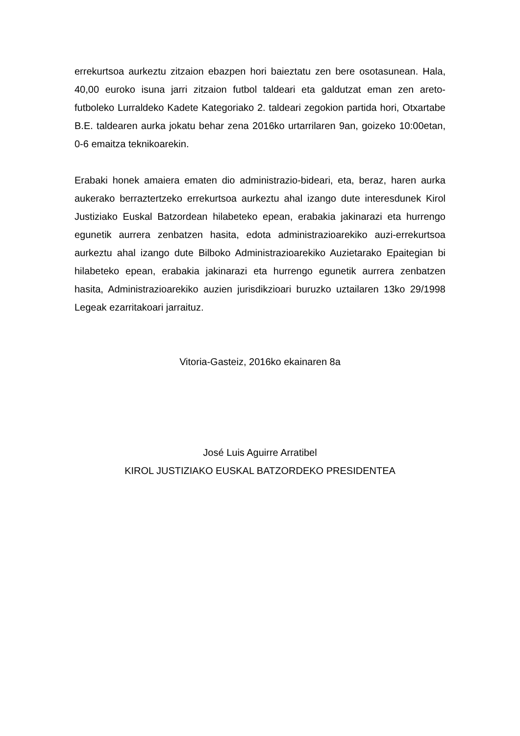errekurtsoa aurkeztu zitzaion ebazpen hori baieztatu zen bere osotasunean. Hala, 40,00 euroko isuna jarri zitzaion futbol taldeari eta galdutzat eman zen areto-futboleko Lurraldeko Kadete Kategoriako 2. taldeari zegokion partida hori, Otxartabe B.E. taldearen aurka jokatu behar zena 2016ko urtarrilaren 9an, goizeko 10:00etan, 0-6 emaitza teknikoarekin.
Erabaki honek amaiera ematen dio administrazio-bideari, eta, beraz, haren aurka aukerako berraztertzeko errekurtsoa aurkeztu ahal izango dute interesdunek Kirol Justiziako Euskal Batzordean hilabeteko epean, erabakia jakinarazi eta hurrengo egunetik aurrera zenbatzen hasita, edota administrazioarekiko auzi-errekurtsoa aurkeztu ahal izango dute Bilboko Administrazioarekiko Auzietarako Epaitegian bi hilabeteko epean, erabakia jakinarazi eta hurrengo egunetik aurrera zenbatzen hasita, Administrazioarekiko auzien jurisdikzioari buruzko uztailaren 13ko 29/1998 Legeak ezarritakoari jarraituz.
Vitoria-Gasteiz, 2016ko ekainaren 8a
José Luis Aguirre Arratibel
KIROL JUSTIZIAKO EUSKAL BATZORDEKO PRESIDENTEA